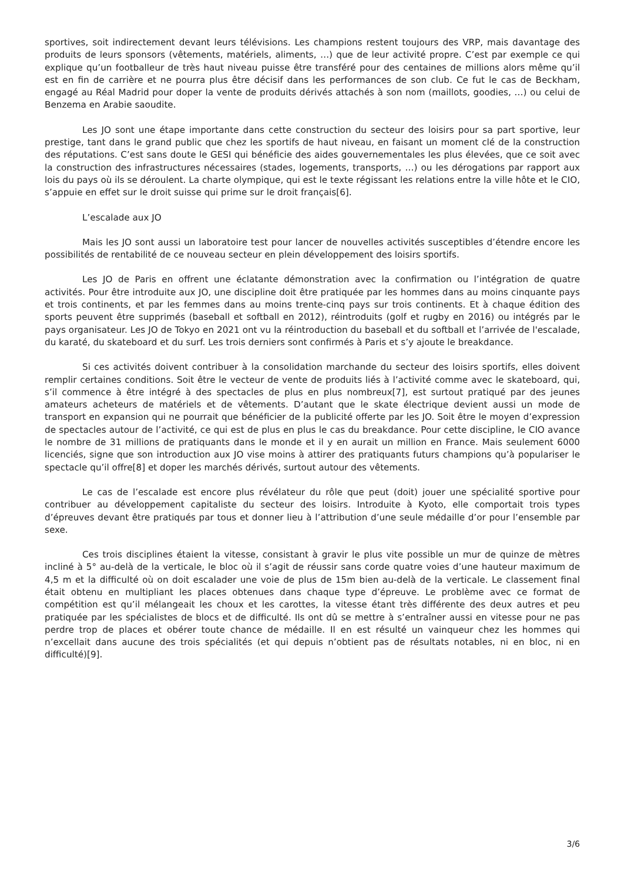sportives, soit indirectement devant leurs télévisions. Les champions restent toujours des VRP, mais davantage des produits de leurs sponsors (vêtements, matériels, aliments, …) que de leur activité propre. C’est par exemple ce qui explique qu’un footballeur de très haut niveau puisse être transféré pour des centaines de millions alors même qu’il est en fin de carrière et ne pourra plus être décisif dans les performances de son club. Ce fut le cas de Beckham, engagé au Réal Madrid pour doper la vente de produits dérivés attachés à son nom (maillots, goodies, …) ou celui de Benzema en Arabie saoudite.
Les JO sont une étape importante dans cette construction du secteur des loisirs pour sa part sportive, leur prestige, tant dans le grand public que chez les sportifs de haut niveau, en faisant un moment clé de la construction des réputations. C’est sans doute le GESI qui bénéficie des aides gouvernementales les plus élevées, que ce soit avec la construction des infrastructures nécessaires (stades, logements, transports, …) ou les dérogations par rapport aux lois du pays où ils se déroulent. La charte olympique, qui est le texte régissant les relations entre la ville hôte et le CIO, s’appuie en effet sur le droit suisse qui prime sur le droit français[6].
L’escalade aux JO
Mais les JO sont aussi un laboratoire test pour lancer de nouvelles activités susceptibles d’étendre encore les possibilités de rentabilité de ce nouveau secteur en plein développement des loisirs sportifs.
Les JO de Paris en offrent une éclatante démonstration avec la confirmation ou l’intégration de quatre activités. Pour être introduite aux JO, une discipline doit être pratiquée par les hommes dans au moins cinquante pays et trois continents, et par les femmes dans au moins trente-cinq pays sur trois continents. Et à chaque édition des sports peuvent être supprimés (baseball et softball en 2012), réintroduits (golf et rugby en 2016) ou intégrés par le pays organisateur. Les JO de Tokyo en 2021 ont vu la réintroduction du baseball et du softball et l’arrivée de l'escalade, du karaté, du skateboard et du surf. Les trois derniers sont confirmés à Paris et s’y ajoute le breakdance.
Si ces activités doivent contribuer à la consolidation marchande du secteur des loisirs sportifs, elles doivent remplir certaines conditions. Soit être le vecteur de vente de produits liés à l’activité comme avec le skateboard, qui, s’il commence à être intégré à des spectacles de plus en plus nombreux[7], est surtout pratiqué par des jeunes amateurs acheteurs de matériels et de vêtements. D’autant que le skate électrique devient aussi un mode de transport en expansion qui ne pourrait que bénéficier de la publicité offerte par les JO. Soit être le moyen d’expression de spectacles autour de l’activité, ce qui est de plus en plus le cas du breakdance. Pour cette discipline, le CIO avance le nombre de 31 millions de pratiquants dans le monde et il y en aurait un million en France. Mais seulement 6000 licenciés, signe que son introduction aux JO vise moins à attirer des pratiquants futurs champions qu’à populariser le spectacle qu’il offre[8] et doper les marchés dérivés, surtout autour des vêtements.
Le cas de l’escalade est encore plus révélateur du rôle que peut (doit) jouer une spécialité sportive pour contribuer au développement capitaliste du secteur des loisirs. Introduite à Kyoto, elle comportait trois types d’épreuves devant être pratiqués par tous et donner lieu à l’attribution d’une seule médaille d’or pour l’ensemble par sexe.
Ces trois disciplines étaient la vitesse, consistant à gravir le plus vite possible un mur de quinze de mètres incliné à 5° au-delà de la verticale, le bloc où il s’agit de réussir sans corde quatre voies d’une hauteur maximum de 4,5 m et la difficulté où on doit escalader une voie de plus de 15m bien au-delà de la verticale. Le classement final était obtenu en multipliant les places obtenues dans chaque type d’épreuve. Le problème avec ce format de compétition est qu’il mélangeait les choux et les carottes, la vitesse étant très différente des deux autres et peu pratiquée par les spécialistes de blocs et de difficulté. Ils ont dû se mettre à s’entraîner aussi en vitesse pour ne pas perdre trop de places et obérer toute chance de médaille. Il en est résulté un vainqueur chez les hommes qui n’excellait dans aucune des trois spécialités (et qui depuis n’obtient pas de résultats notables, ni en bloc, ni en difficulté)[9].
3/6